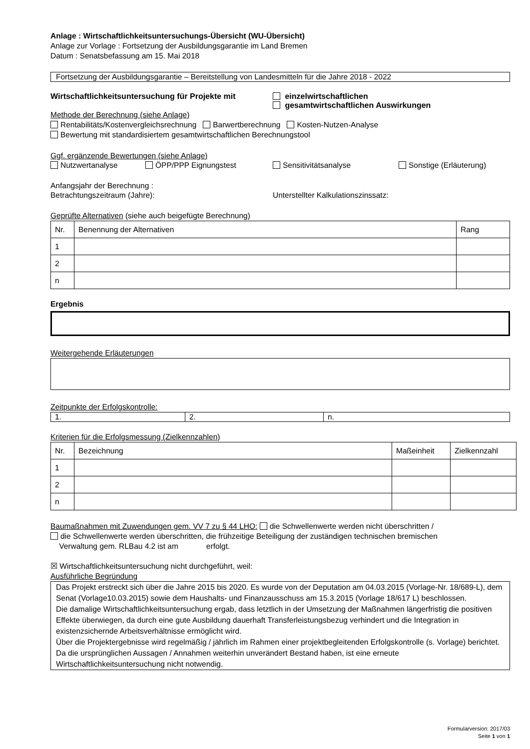Anlage : Wirtschaftlichkeitsuntersuchungs-Übersicht (WU-Übersicht)
Anlage zur Vorlage : Fortsetzung der Ausbildungsgarantie im Land Bremen
Datum : Senatsbefassung am 15. Mai 2018
Fortsetzung der Ausbildungsgarantie – Bereitstellung von Landesmitteln für die Jahre 2018 - 2022
Wirtschaftlichkeitsuntersuchung für Projekte mit
einzelwirtschaftlichen
gesamtwirtschaftlichen Auswirkungen
Methode der Berechnung (siehe Anlage)
Rentabilitäts/Kostenvergleichsrechnung Barwertberechnung Kosten-Nutzen-Analyse
Bewertung mit standardisiertem gesamtwirtschaftlichen Berechnungstool
Ggf. ergänzende Bewertungen (siehe Anlage)
Nutzwertanalyse ÖPP/PPP Eignungstest Sensitivitätsanalyse Sonstige (Erläuterung)
Anfangsjahr der Berechnung :
Betrachtungszeitraum (Jahre): Unterstellter Kalkulationszinssatz:
Geprüfte Alternativen (siehe auch beigefügte Berechnung)
| Nr. | Benennung der Alternativen | Rang |
| 1 | | |
| 2 | | |
| n | | |
Ergebnis
Weitergehende Erläuterungen
Zeitpunkte der Erfolgskontrolle:
1. 2. n.
Kriterien für die Erfolgsmessung (Zielkennzahlen)
| Nr. | Bezeichnung | Maßeinheit | Zielkennzahl |
| 1 | | | |
| 2 | | | |
| n | | | |
Baumaßnahmen mit Zuwendungen gem. VV 7 zu § 44 LHO: die Schwellenwerte werden nicht überschritten /
die Schwellenwerte werden überschritten, die frühzeitige Beteiligung der zuständigen technischen bremischen
Verwaltung gem. RLBau 4.2 ist am erfolgt.
☒ Wirtschaftlichkeitsuntersuchung nicht durchgeführt, weil:
Ausführliche Begründung
Das Projekt erstreckt sich über die Jahre 2015 bis 2020. Es wurde von der Deputation am 04.03.2015 (Vorlage-Nr. 18/689-L), dem Senat (Vorlage10.03.2015) sowie dem Haushalts- und Finanzausschuss am 15.3.2015 (Vorlage 18/617 L) beschlossen.
Die damalige Wirtschaftlichkeitsuntersuchung ergab, dass letztlich in der Umsetzung der Maßnahmen längerfristig die positiven Effekte überwiegen, da durch eine gute Ausbildung dauerhaft Transferleistungsbezug verhindert und die Integration in existenzsichernde Arbeitsverhältnisse ermöglicht wird.
Über die Projektergebnisse wird regelmäßig / jährlich im Rahmen einer projektbegleitenden Erfolgskontrolle (s. Vorlage) berichtet. Da die ursprünglichen Aussagen / Annahmen weiterhin unverändert Bestand haben, ist eine erneute Wirtschaftlichkeitsuntersuchung nicht notwendig.
Formularversion: 2017/03
Seite 1 von 1